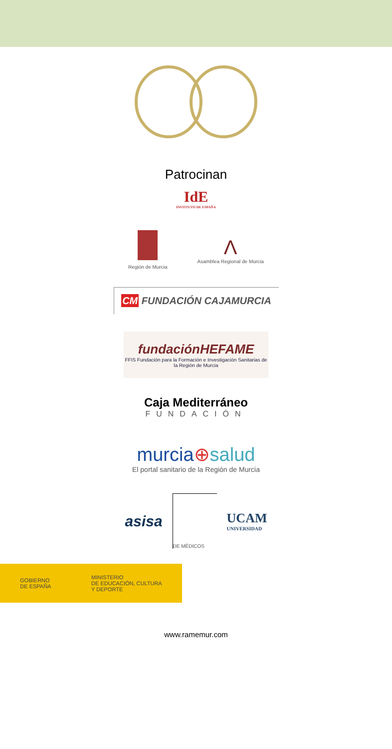Patrocinan
IdE
INSTITUTO DE ESPAÑA
Región de Murcia
Λ
Asamblea Regional de Murcia
CM FUNDACIÓN CAJAMURCIA
fundaciónHEFAME
FFIS Fundación para la Formación e Investigación Sanitarias de la Región de Murcia
Caja Mediterráneo
FUNDACIÓN
murcia⊕salud
El portal sanitario de la Región de Murcia
asisa
DE MÉDICOS
UCAM
UNIVERSIDAD
GOBIERNO
DE ESPAÑA MINISTERIO
DE EDUCACIÓN, CULTURA
Y DEPORTE
www.ramemur.com